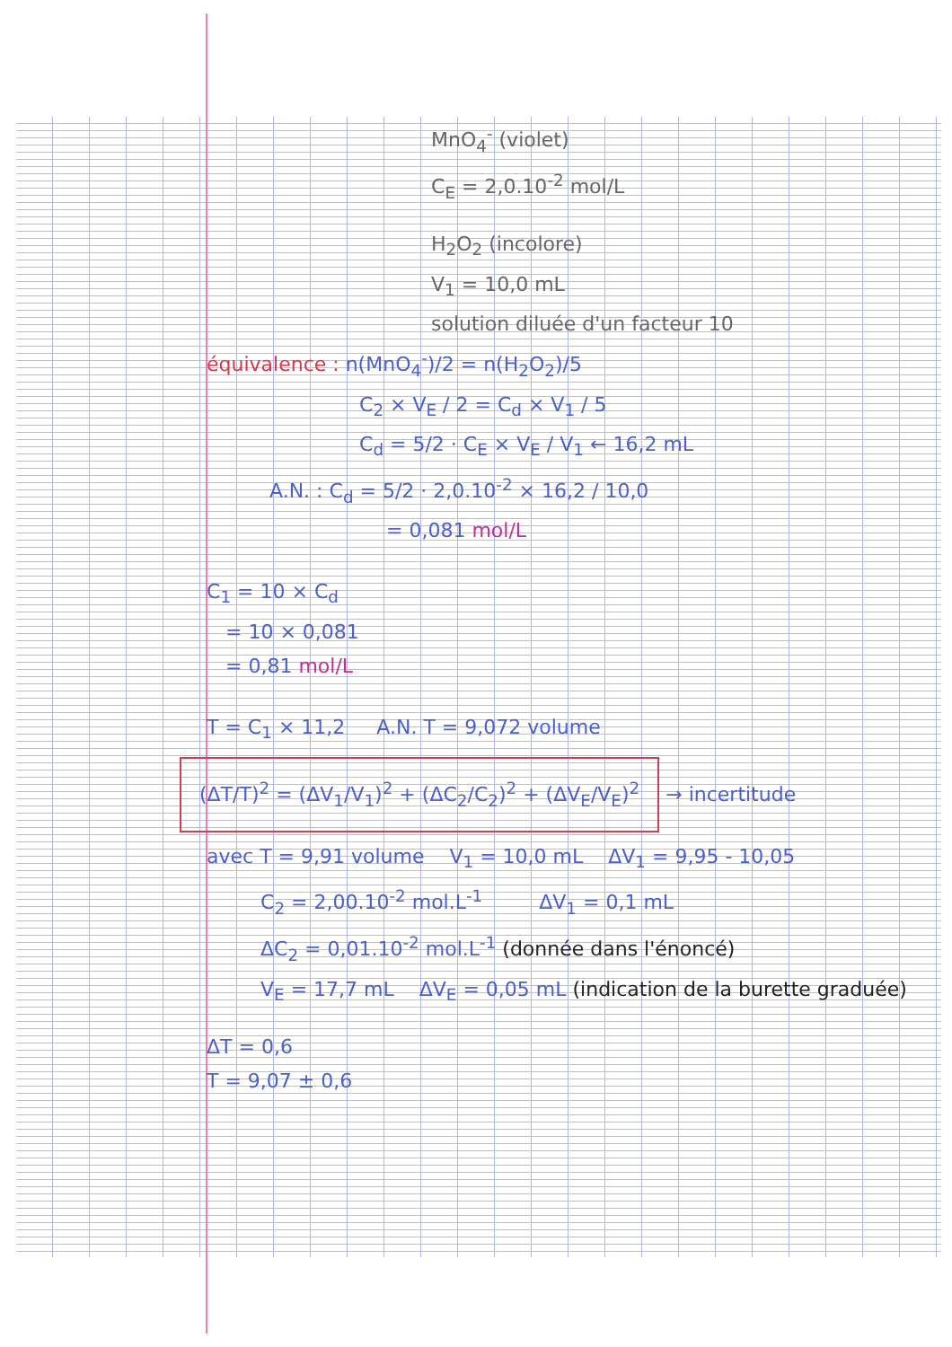MnO<sub>4</sub><sup>-</sup> (violet)
C<sub>E</sub> = 2,0.10<sup>-2</sup> mol/L
H<sub>2</sub>O<sub>2</sub> (incolore)
V<sub>1</sub> = 10,0 mL
solution diluée d'un facteur 10
équivalence : n(MnO<sub>4</sub><sup>-</sup>)/2 = n(H<sub>2</sub>O<sub>2</sub>)/5
C<sub>2</sub> × V<sub>E</sub> / 2 = C<sub>d</sub> × V<sub>1</sub> / 5
C<sub>d</sub> = 5/2 · C<sub>E</sub> × V<sub>E</sub> / V<sub>1</sub> ← 16,2 mL
A.N. : C<sub>d</sub> = 5/2 · 2,0.10<sup>-2</sup> × 16,2 / 10,0
= 0,081 mol/L
C<sub>1</sub> = 10 × C<sub>d</sub>
= 10 × 0,081
= 0,81 mol/L
T = C<sub>1</sub> × 11,2 A.N. T = 9,072 volume
(ΔT/T)<sup>2</sup> = (ΔV<sub>1</sub>/V<sub>1</sub>)<sup>2</sup> + (ΔC<sub>2</sub>/C<sub>2</sub>)<sup>2</sup> + (ΔV<sub>E</sub>/V<sub>E</sub>)<sup>2</sup>
→ incertitude
avec T = 9,91 volume V<sub>1</sub> = 10,0 mL ΔV<sub>1</sub> = 9,95 - 10,05
C<sub>2</sub> = 2,00.10<sup>-2</sup> mol.L<sup>-1</sup> ΔV<sub>1</sub> = 0,1 mL
ΔC<sub>2</sub> = 0,01.10<sup>-2</sup> mol.L<sup>-1</sup> (donnée dans l'énoncé)
V<sub>E</sub> = 17,7 mL ΔV<sub>E</sub> = 0,05 mL (indication de la burette graduée)
ΔT = 0,6
T = 9,07 ± 0,6